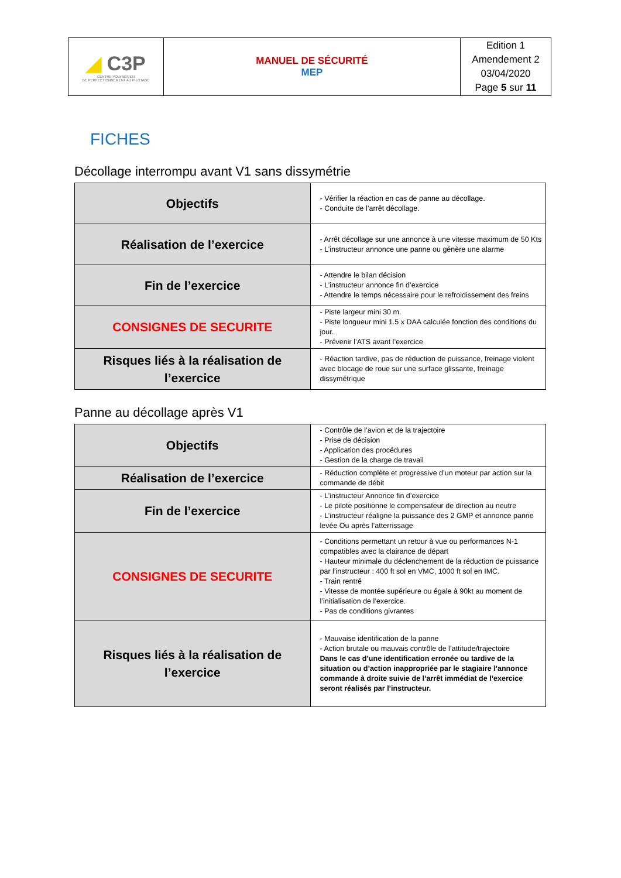| ◢ C3P CENTRE POLYNÉSIEN DE PERFECTIONNEMENT AU PILOTAGE | MANUEL DE SÉCURITÉ MEP | Edition 1 Amendement 2 03/04/2020 Page 5 sur 11 |
FICHES
Décollage interrompu avant V1 sans dissymétrie
| Objectifs | - Vérifier la réaction en cas de panne au décollage. - Conduite de l’arrêt décollage. |
| Réalisation de l’exercice | - Arrêt décollage sur une annonce à une vitesse maximum de 50 Kts - L’instructeur annonce une panne ou génère une alarme |
| Fin de l’exercice | - Attendre le bilan décision - L’instructeur annonce fin d’exercice - Attendre le temps nécessaire pour le refroidissement des freins |
| CONSIGNES DE SECURITE | - Piste largeur mini 30 m. - Piste longueur mini 1.5 x DAA calculée fonction des conditions du jour. - Prévenir l’ATS avant l’exercice |
| Risques liés à la réalisation de l’exercice | - Réaction tardive, pas de réduction de puissance, freinage violent avec blocage de roue sur une surface glissante, freinage dissymétrique |
Panne au décollage après V1
| Objectifs | - Contrôle de l’avion et de la trajectoire - Prise de décision - Application des procédures - Gestion de la charge de travail |
| Réalisation de l’exercice | - Réduction complète et progressive d’un moteur par action sur la commande de débit |
| Fin de l’exercice | - L’instructeur Annonce fin d’exercice - Le pilote positionne le compensateur de direction au neutre - L’instructeur réaligne la puissance des 2 GMP et annonce panne levée Ou après l’atterrissage |
| CONSIGNES DE SECURITE | - Conditions permettant un retour à vue ou performances N-1 compatibles avec la clairance de départ - Hauteur minimale du déclenchement de la réduction de puissance par l’instructeur : 400 ft sol en VMC, 1000 ft sol en IMC. - Train rentré - Vitesse de montée supérieure ou égale à 90kt au moment de l’initialisation de l’exercice. - Pas de conditions givrantes |
| Risques liés à la réalisation de l’exercice | - Mauvaise identification de la panne - Action brutale ou mauvais contrôle de l’attitude/trajectoire Dans le cas d’une identification erronée ou tardive de la situation ou d’action inappropriée par le stagiaire l’annonce commande à droite suivie de l’arrêt immédiat de l’exercice seront réalisés par l’instructeur. |